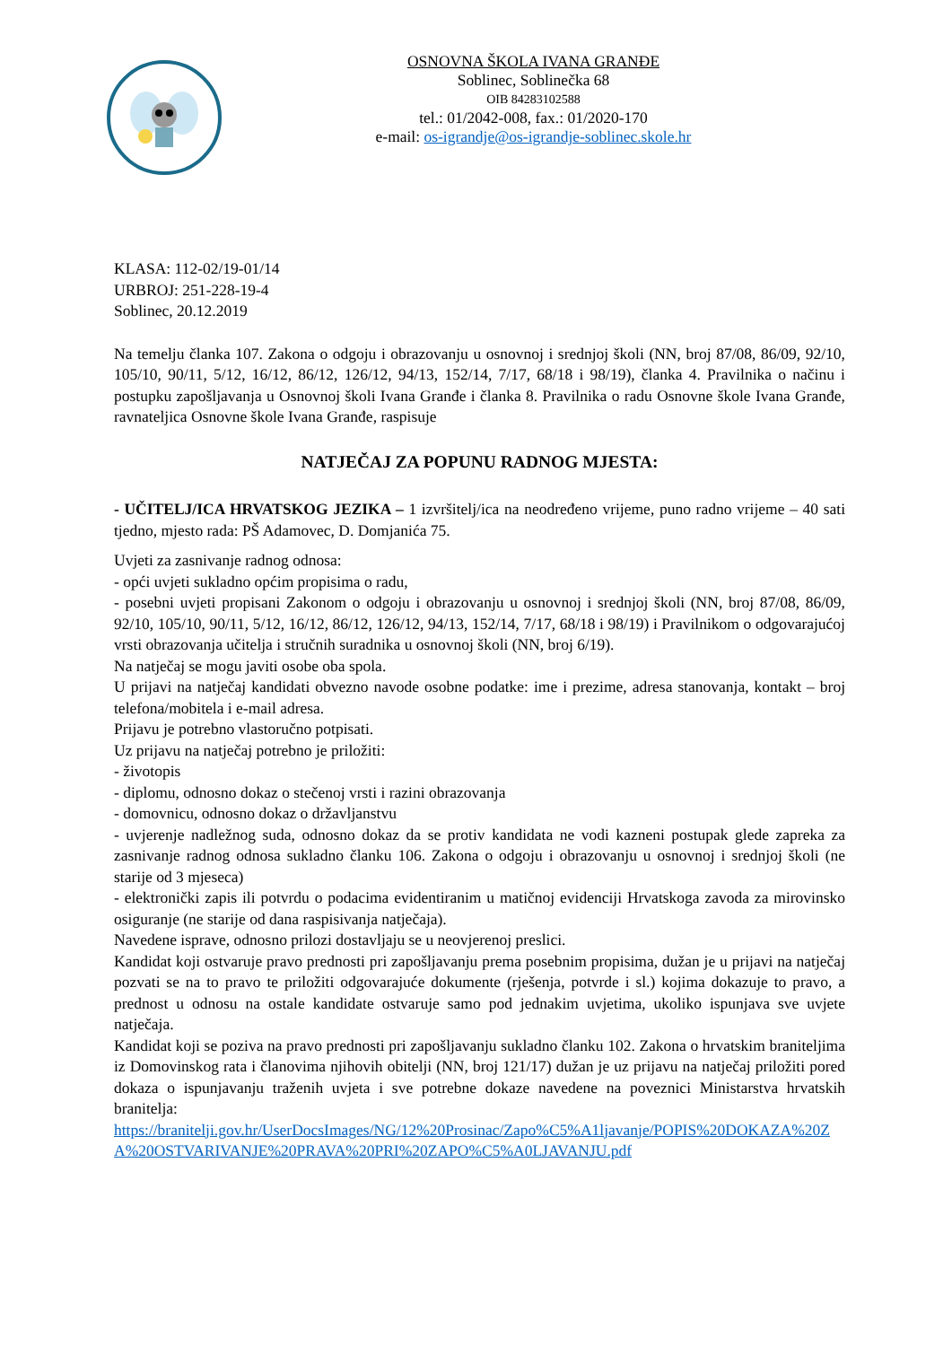OSNOVNA ŠKOLA IVANA GRANĐE
Soblinec, Soblinečka 68
OIB 84283102588
tel.: 01/2042-008, fax.: 01/2020-170
e-mail: os-igrandje@os-igrandje-soblinec.skole.hr
KLASA: 112-02/19-01/14
URBROJ: 251-228-19-4
Soblinec, 20.12.2019
Na temelju članka 107. Zakona o odgoju i obrazovanju u osnovnoj i srednjoj školi (NN, broj 87/08, 86/09, 92/10, 105/10, 90/11, 5/12, 16/12, 86/12, 126/12, 94/13, 152/14, 7/17, 68/18 i 98/19), članka 4. Pravilnika o načinu i postupku zapošljavanja u Osnovnoj školi Ivana Granđe i članka 8. Pravilnika o radu Osnovne škole Ivana Granđe, ravnateljica Osnovne škole Ivana Granđe, raspisuje
NATJEČAJ ZA POPUNU RADNOG MJESTA:
- UČITELJ/ICA HRVATSKOG JEZIKA – 1 izvršitelj/ica na neodređeno vrijeme, puno radno vrijeme – 40 sati tjedno, mjesto rada: PŠ Adamovec, D. Domjanića 75.
Uvjeti za zasnivanje radnog odnosa:
- opći uvjeti sukladno općim propisima o radu,
- posebni uvjeti propisani Zakonom o odgoju i obrazovanju u osnovnoj i srednjoj školi (NN, broj 87/08, 86/09, 92/10, 105/10, 90/11, 5/12, 16/12, 86/12, 126/12, 94/13, 152/14, 7/17, 68/18 i 98/19) i Pravilnikom o odgovarajućoj vrsti obrazovanja učitelja i stručnih suradnika u osnovnoj školi (NN, broj 6/19).
Na natječaj se mogu javiti osobe oba spola.
U prijavi na natječaj kandidati obvezno navode osobne podatke: ime i prezime, adresa stanovanja, kontakt – broj telefona/mobitela i e-mail adresa.
Prijavu je potrebno vlastoručno potpisati.
Uz prijavu na natječaj potrebno je priložiti:
- životopis
- diplomu, odnosno dokaz o stečenoj vrsti i razini obrazovanja
- domovnicu, odnosno dokaz o državljanstvu
- uvjerenje nadležnog suda, odnosno dokaz da se protiv kandidata ne vodi kazneni postupak glede zapreka za zasnivanje radnog odnosa sukladno članku 106. Zakona o odgoju i obrazovanju u osnovnoj i srednjoj školi (ne starije od 3 mjeseca)
- elektronički zapis ili potvrdu o podacima evidentiranim u matičnoj evidenciji Hrvatskoga zavoda za mirovinsko osiguranje (ne starije od dana raspisivanja natječaja).
Navedene isprave, odnosno prilozi dostavljaju se u neovjerenoj preslici.
Kandidat koji ostvaruje pravo prednosti pri zapošljavanju prema posebnim propisima, dužan je u prijavi na natječaj pozvati se na to pravo te priložiti odgovarajuće dokumente (rješenja, potvrde i sl.) kojima dokazuje to pravo, a prednost u odnosu na ostale kandidate ostvaruje samo pod jednakim uvjetima, ukoliko ispunjava sve uvjete natječaja.
Kandidat koji se poziva na pravo prednosti pri zapošljavanju sukladno članku 102. Zakona o hrvatskim braniteljima iz Domovinskog rata i članovima njihovih obitelji (NN, broj 121/17) dužan je uz prijavu na natječaj priložiti pored dokaza o ispunjavanju traženih uvjeta i sve potrebne dokaze navedene na poveznici Ministarstva hrvatskih branitelja:
https://branitelji.gov.hr/UserDocsImages/NG/12%20Prosinac/Zapo%C5%A1ljavanje/POPIS%20DOKAZA%20ZA%20OSTVARIVANJE%20PRAVA%20PRI%20ZAPO%C5%A0LJAVANJU.pdf